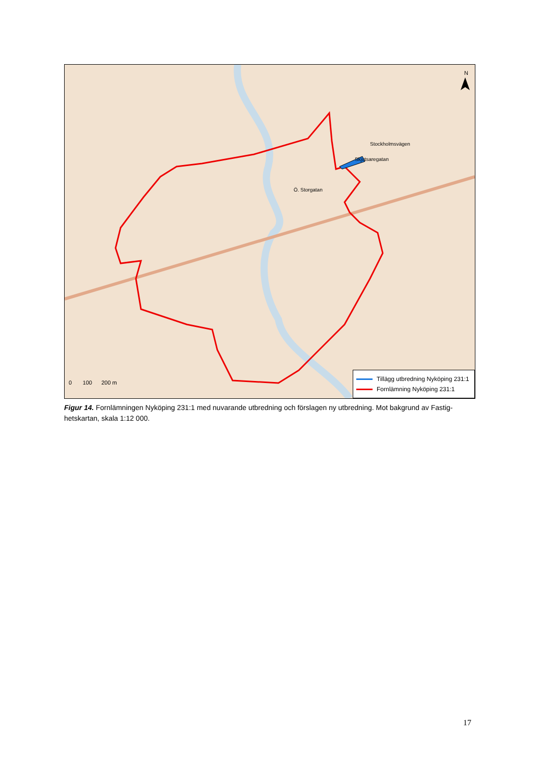N
0 100 200 m
Ö. Storgatan
Stockholmsvägen
Skjutsaregatan
Tillägg utbredning Nyköping 231:1
Fornlämning Nyköping 231:1
Figur 14. Fornlämningen Nyköping 231:1 med nuvarande utbredning och förslagen ny utbredning. Mot bakgrund av Fastig-hetskartan, skala 1:12 000.
17